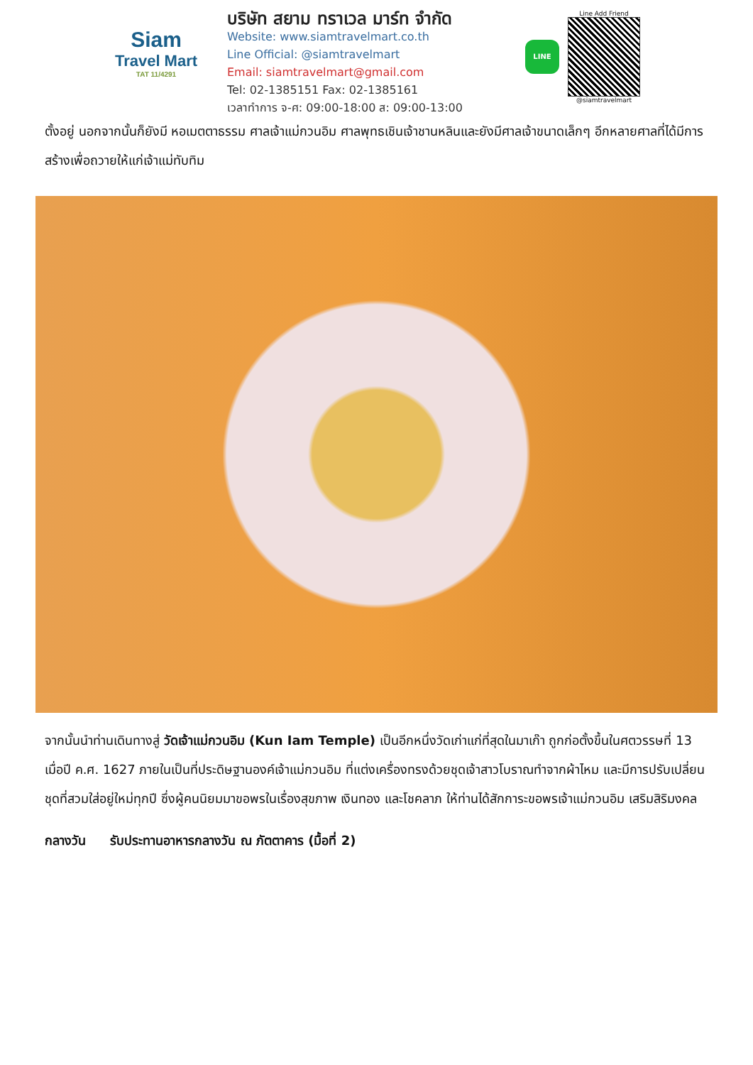Siam
Travel Mart
TAT 11/4291
บริษัท สยาม ทราเวล มาร์ท จำกัด
Website: www.siamtravelmart.co.th
Line Official: @siamtravelmart
Email: siamtravelmart@gmail.com
Tel: 02-1385151 Fax: 02-1385161
เวลาทำการ จ-ศ: 09:00-18:00 ส: 09:00-13:00
LINE
Line Add Friend
@siamtravelmart
ตั้งอยู่ นอกจากนั้นก็ยังมี หอเมตตาธรรม ศาลเจ้าแม่กวนอิม ศาลพุทธเชินเจ้าชานหลินและยังมีศาลเจ้าขนาดเล็กๆ อีกหลายศาลที่ได้มีการสร้างเพื่อถวายให้แก่เจ้าแม่ทับทิม
จากนั้นนำท่านเดินทางสู่ วัดเจ้าแม่กวนอิม (Kun Iam Temple) เป็นอีกหนึ่งวัดเก่าแก่ที่สุดในมาเก๊า ถูกก่อตั้งขึ้นในศตวรรษที่ 13 เมื่อปี ค.ศ. 1627 ภายในเป็นที่ประดิษฐานองค์เจ้าแม่กวนอิม ที่แต่งเครื่องทรงด้วยชุดเจ้าสาวโบราณทำจากผ้าไหม และมีการปรับเปลี่ยนชุดที่สวมใส่อยู่ใหม่ทุกปี ซึ่งผู้คนนิยมมาขอพรในเรื่องสุขภาพ เงินทอง และโชคลาภ ให้ท่านได้สักการะขอพรเจ้าแม่กวนอิม เสริมสิริมงคล
กลางวัน รับประทานอาหารกลางวัน ณ ภัตตาคาร (มื้อที่ 2)